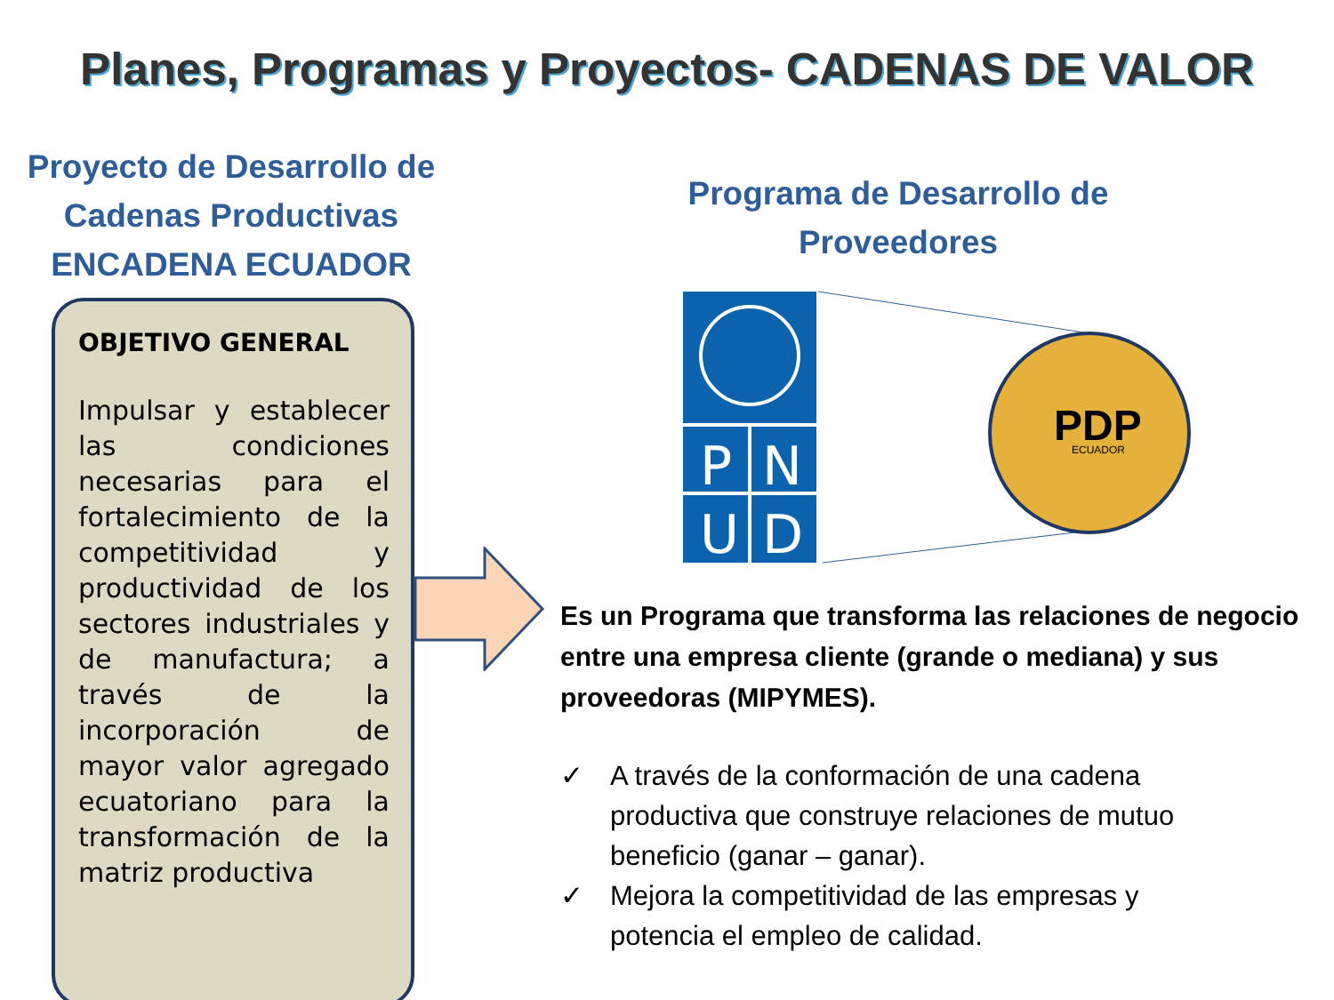Planes, Programas y Proyectos- CADENAS DE VALOR
Proyecto de Desarrollo de
Cadenas Productivas
ENCADENA ECUADOR
OBJETIVO GENERAL
Impulsar y establecer las condiciones necesarias para el fortalecimiento de la competitividad y productividad de los sectores industriales y de manufactura; a través de la incorporación de mayor valor agregado ecuatoriano para la transformación de la matriz productiva
Programa de Desarrollo de
Proveedores
P
N
U
D
PDP
ECUADOR
Es un Programa que transforma las relaciones de negocio entre una empresa cliente (grande o mediana) y sus proveedoras (MIPYMES).
✓ A través de la conformación de una cadena productiva que construye relaciones de mutuo beneficio (ganar – ganar).
✓ Mejora la competitividad de las empresas y potencia el empleo de calidad.